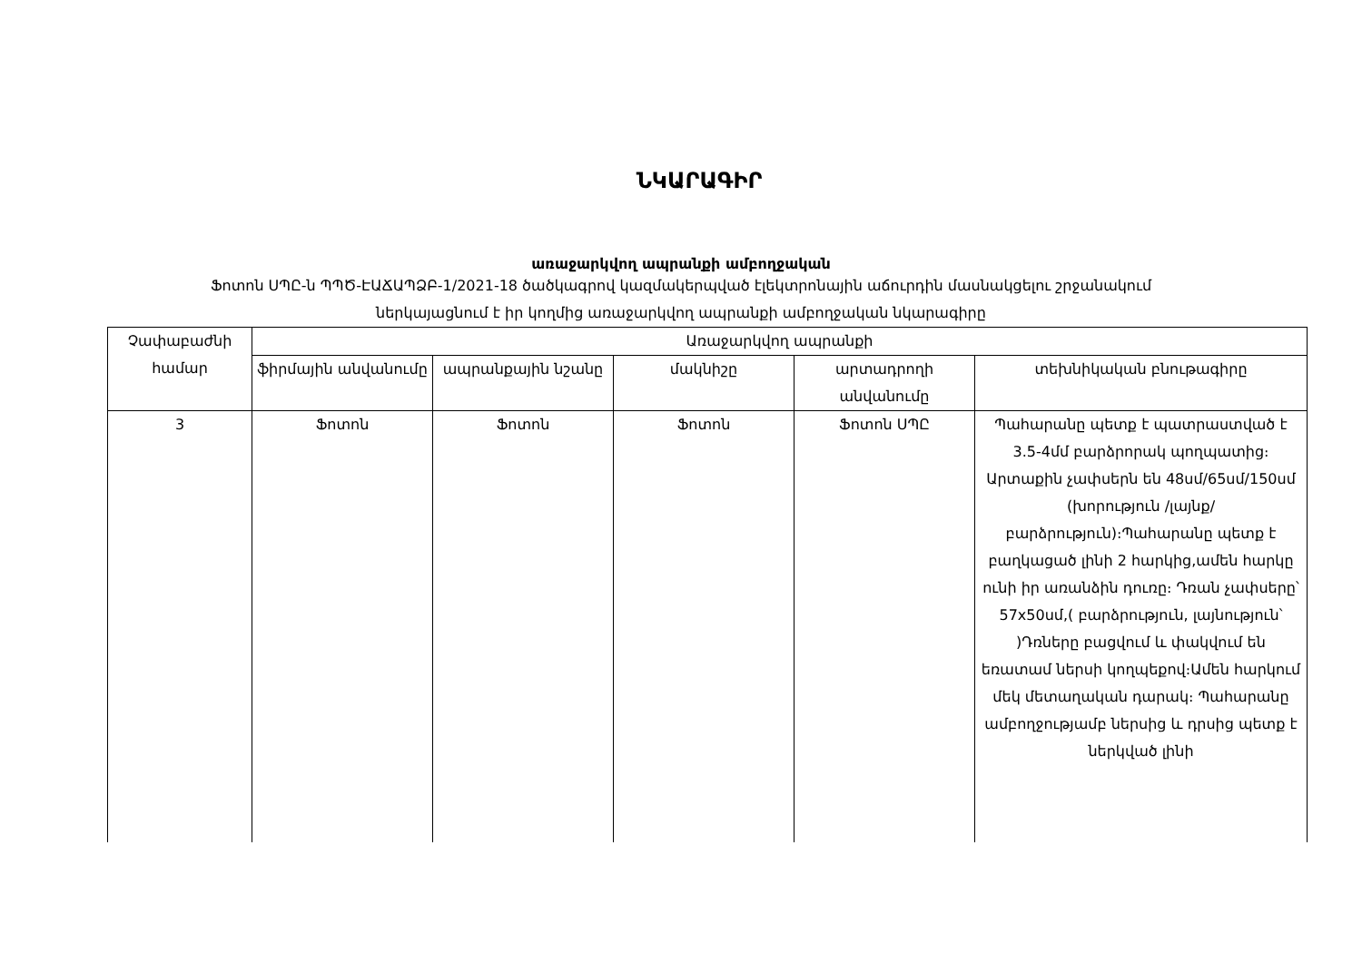ՆԿԱՐԱԳԻՐ
առաջարկվող ապրանքի ամբողջական
Ֆոտոն ՍՊԸ-ն ՊՊԾ-ԷԱՃԱՊՁԲ-1/2021-18 ծածկագրով կազմակերպված էլեկտրոնային աճուրդին մասնակցելու շրջանակում
ներկայացնում է իր կողմից առաջարկվող ապրանքի ամբողջական նկարագիրը
| Չափաբաժնի համար | Առաջարկվող ապրանքի | | | | |
| --- | --- | --- | --- | --- | --- |
| | ֆիրմային անվանումը | ապրանքային նշանը | մակնիշը | արտադրողի անվանումը | տեխնիկական բնութագիրը |
| 3 | Ֆոտոն | Ֆոտոն | Ֆոտոն | Ֆոտոն ՍՊԸ | Պահարանը պետք է պատրաստված է 3.5-4մմ բարձրորակ պողպատից։ Արտաքին չափսերն են 48սմ/65սմ/150սմ (խորություն /լայնք/բարձրություն)։Պահարանը պետք է բաղկացած լինի 2 հարկից,ամեն հարկը ունի իր առանձին դուռը։ Դռան չափսերը՝ 57x50սմ,( բարձրություն, լայնություն՝ )Դռները բացվում և փակվում են եռատամ ներսի կողպեքով։Ամեն հարկում մեկ մետաղական դարակ։ Պահարանը ամբողջությամբ ներսից և դրսից պետք է ներկված լինի |